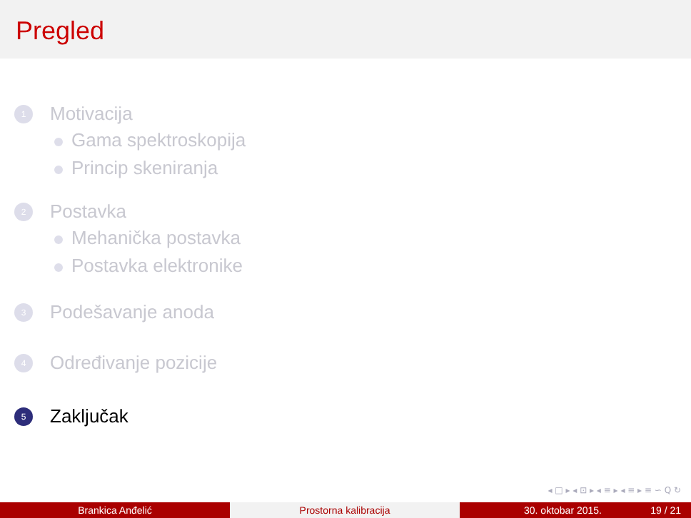Pregled
1 Motivacija
Gama spektroskopija
Princip skeniranja
2 Postavka
Mehanička postavka
Postavka elektronike
3 Podešavanje anoda
4 Određivanje pozicije
5 Zaključak
◂ □ ▸ ◂ ⊡ ▸ ◂ ≡ ▸ ◂ ≡ ▸ ≡ ∽ Q ↻
Brankica Anđelić Prostorna kalibracija 30. oktobar 2015. 19 / 21